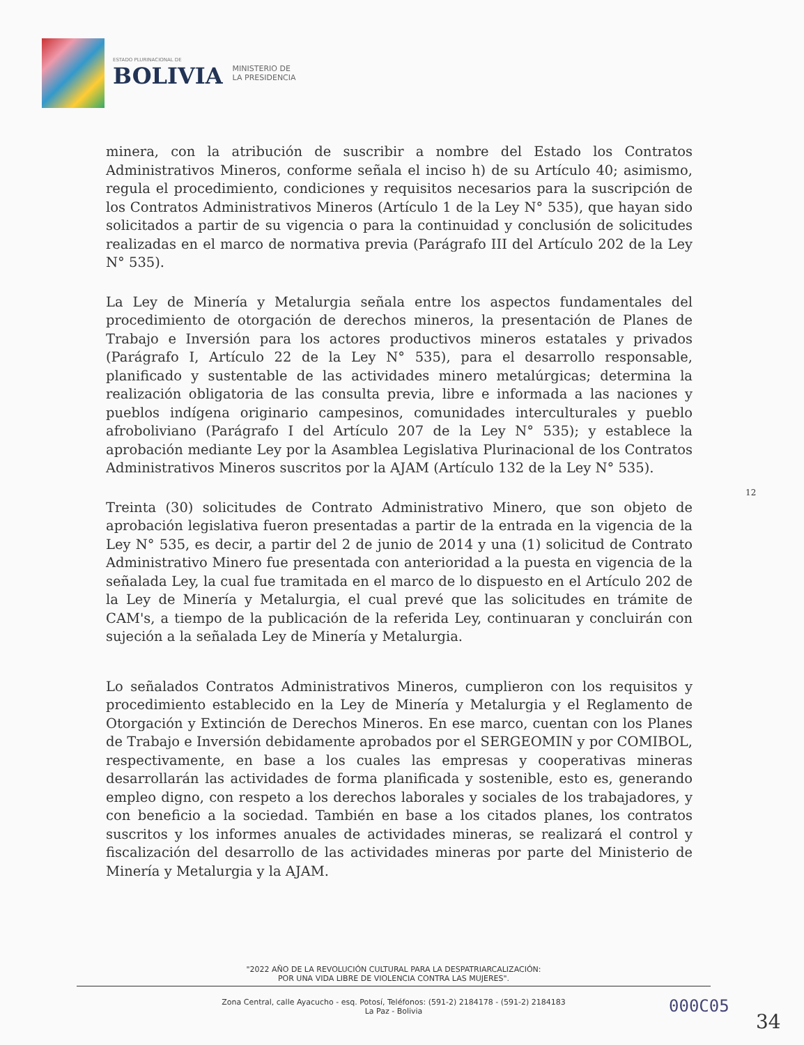ESTADO PLURINACIONAL DE
BOLIVIA
MINISTERIO DE
LA PRESIDENCIA
minera, con la atribución de suscribir a nombre del Estado los Contratos Administrativos Mineros, conforme señala el inciso h) de su Artículo 40; asimismo, regula el procedimiento, condiciones y requisitos necesarios para la suscripción de los Contratos Administrativos Mineros (Artículo 1 de la Ley N° 535), que hayan sido solicitados a partir de su vigencia o para la continuidad y conclusión de solicitudes realizadas en el marco de normativa previa (Parágrafo III del Artículo 202 de la Ley N° 535).
La Ley de Minería y Metalurgia señala entre los aspectos fundamentales del procedimiento de otorgación de derechos mineros, la presentación de Planes de Trabajo e Inversión para los actores productivos mineros estatales y privados (Parágrafo I, Artículo 22 de la Ley N° 535), para el desarrollo responsable, planificado y sustentable de las actividades minero metalúrgicas; determina la realización obligatoria de las consulta previa, libre e informada a las naciones y pueblos indígena originario campesinos, comunidades interculturales y pueblo afroboliviano (Parágrafo I del Artículo 207 de la Ley N° 535); y establece la aprobación mediante Ley por la Asamblea Legislativa Plurinacional de los Contratos Administrativos Mineros suscritos por la AJAM (Artículo 132 de la Ley N° 535).
Treinta (30) solicitudes de Contrato Administrativo Minero, que son objeto de aprobación legislativa fueron presentadas a partir de la entrada en la vigencia de la Ley N° 535, es decir, a partir del 2 de junio de 2014 y una (1) solicitud de Contrato Administrativo Minero fue presentada con anterioridad a la puesta en vigencia de la señalada Ley, la cual fue tramitada en el marco de lo dispuesto en el Artículo 202 de la Ley de Minería y Metalurgia, el cual prevé que las solicitudes en trámite de CAM's, a tiempo de la publicación de la referida Ley, continuaran y concluirán con sujeción a la señalada Ley de Minería y Metalurgia.
Lo señalados Contratos Administrativos Mineros, cumplieron con los requisitos y procedimiento establecido en la Ley de Minería y Metalurgia y el Reglamento de Otorgación y Extinción de Derechos Mineros. En ese marco, cuentan con los Planes de Trabajo e Inversión debidamente aprobados por el SERGEOMIN y por COMIBOL, respectivamente, en base a los cuales las empresas y cooperativas mineras desarrollarán las actividades de forma planificada y sostenible, esto es, generando empleo digno, con respeto a los derechos laborales y sociales de los trabajadores, y con beneficio a la sociedad. También en base a los citados planes, los contratos suscritos y los informes anuales de actividades mineras, se realizará el control y fiscalización del desarrollo de las actividades mineras por parte del Ministerio de Minería y Metalurgia y la AJAM.
12
"2022 AÑO DE LA REVOLUCIÓN CULTURAL PARA LA DESPATRIARCALIZACIÓN:
POR UNA VIDA LIBRE DE VIOLENCIA CONTRA LAS MUJERES".
Zona Central, calle Ayacucho - esq. Potosí, Teléfonos: (591-2) 2184178 - (591-2) 2184183
La Paz - Bolivia
000C05
34